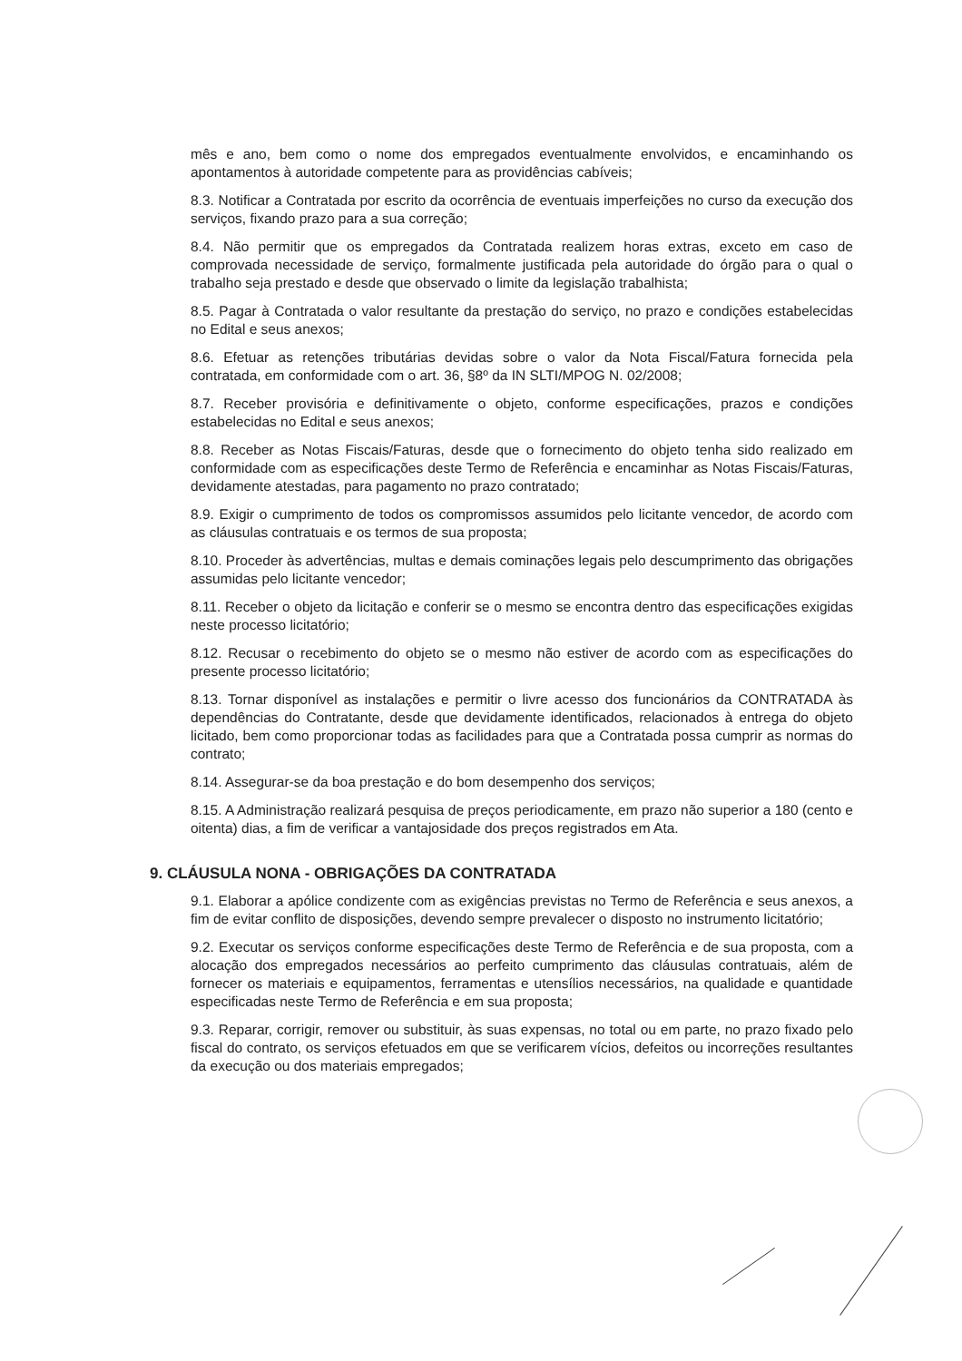mês e ano, bem como o nome dos empregados eventualmente envolvidos, e encaminhando os apontamentos à autoridade competente para as providências cabíveis;
8.3. Notificar a Contratada por escrito da ocorrência de eventuais imperfeições no curso da execução dos serviços, fixando prazo para a sua correção;
8.4. Não permitir que os empregados da Contratada realizem horas extras, exceto em caso de comprovada necessidade de serviço, formalmente justificada pela autoridade do órgão para o qual o trabalho seja prestado e desde que observado o limite da legislação trabalhista;
8.5. Pagar à Contratada o valor resultante da prestação do serviço, no prazo e condições estabelecidas no Edital e seus anexos;
8.6. Efetuar as retenções tributárias devidas sobre o valor da Nota Fiscal/Fatura fornecida pela contratada, em conformidade com o art. 36, §8º da IN SLTI/MPOG N. 02/2008;
8.7. Receber provisória e definitivamente o objeto, conforme especificações, prazos e condições estabelecidas no Edital e seus anexos;
8.8. Receber as Notas Fiscais/Faturas, desde que o fornecimento do objeto tenha sido realizado em conformidade com as especificações deste Termo de Referência e encaminhar as Notas Fiscais/Faturas, devidamente atestadas, para pagamento no prazo contratado;
8.9. Exigir o cumprimento de todos os compromissos assumidos pelo licitante vencedor, de acordo com as cláusulas contratuais e os termos de sua proposta;
8.10. Proceder às advertências, multas e demais cominações legais pelo descumprimento das obrigações assumidas pelo licitante vencedor;
8.11. Receber o objeto da licitação e conferir se o mesmo se encontra dentro das especificações exigidas neste processo licitatório;
8.12. Recusar o recebimento do objeto se o mesmo não estiver de acordo com as especificações do presente processo licitatório;
8.13. Tornar disponível as instalações e permitir o livre acesso dos funcionários da CONTRATADA às dependências do Contratante, desde que devidamente identificados, relacionados à entrega do objeto licitado, bem como proporcionar todas as facilidades para que a Contratada possa cumprir as normas do contrato;
8.14. Assegurar-se da boa prestação e do bom desempenho dos serviços;
8.15. A Administração realizará pesquisa de preços periodicamente, em prazo não superior a 180 (cento e oitenta) dias, a fim de verificar a vantajosidade dos preços registrados em Ata.
9. CLÁUSULA NONA - OBRIGAÇÕES DA CONTRATADA
9.1. Elaborar a apólice condizente com as exigências previstas no Termo de Referência e seus anexos, a fim de evitar conflito de disposições, devendo sempre prevalecer o disposto no instrumento licitatório;
9.2. Executar os serviços conforme especificações deste Termo de Referência e de sua proposta, com a alocação dos empregados necessários ao perfeito cumprimento das cláusulas contratuais, além de fornecer os materiais e equipamentos, ferramentas e utensílios necessários, na qualidade e quantidade especificadas neste Termo de Referência e em sua proposta;
9.3. Reparar, corrigir, remover ou substituir, às suas expensas, no total ou em parte, no prazo fixado pelo fiscal do contrato, os serviços efetuados em que se verificarem vícios, defeitos ou incorreções resultantes da execução ou dos materiais empregados;